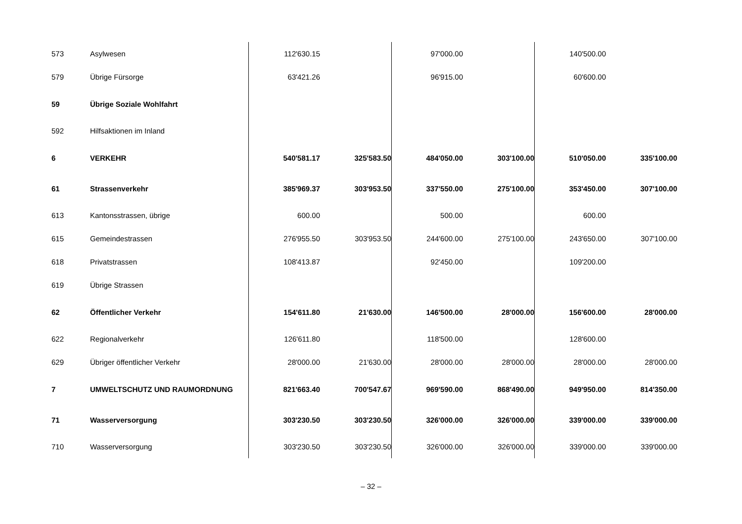| 573 | Asylwesen | 112'630.15 | | 97'000.00 | | 140'500.00 | |
| 579 | Übrige Fürsorge | 63'421.26 | | 96'915.00 | | 60'600.00 | |
| 59 | Übrige Soziale Wohlfahrt | | | | | | |
| 592 | Hilfsaktionen im Inland | | | | | | |
| 6 | VERKEHR | 540'581.17 | 325'583.50 | 484'050.00 | 303'100.00 | 510'050.00 | 335'100.00 |
| 61 | Strassenverkehr | 385'969.37 | 303'953.50 | 337'550.00 | 275'100.00 | 353'450.00 | 307'100.00 |
| 613 | Kantonsstrassen, übrige | 600.00 | | 500.00 | | 600.00 | |
| 615 | Gemeindestrassen | 276'955.50 | 303'953.50 | 244'600.00 | 275'100.00 | 243'650.00 | 307'100.00 |
| 618 | Privatstrassen | 108'413.87 | | 92'450.00 | | 109'200.00 | |
| 619 | Übrige Strassen | | | | | | |
| 62 | Öffentlicher Verkehr | 154'611.80 | 21'630.00 | 146'500.00 | 28'000.00 | 156'600.00 | 28'000.00 |
| 622 | Regionalverkehr | 126'611.80 | | 118'500.00 | | 128'600.00 | |
| 629 | Übriger öffentlicher Verkehr | 28'000.00 | 21'630.00 | 28'000.00 | 28'000.00 | 28'000.00 | 28'000.00 |
| 7 | UMWELTSCHUTZ UND RAUMORDNUNG | 821'663.40 | 700'547.67 | 969'590.00 | 868'490.00 | 949'950.00 | 814'350.00 |
| 71 | Wasserversorgung | 303'230.50 | 303'230.50 | 326'000.00 | 326'000.00 | 339'000.00 | 339'000.00 |
| 710 | Wasserversorgung | 303'230.50 | 303'230.50 | 326'000.00 | 326'000.00 | 339'000.00 | 339'000.00 |
– 32 –